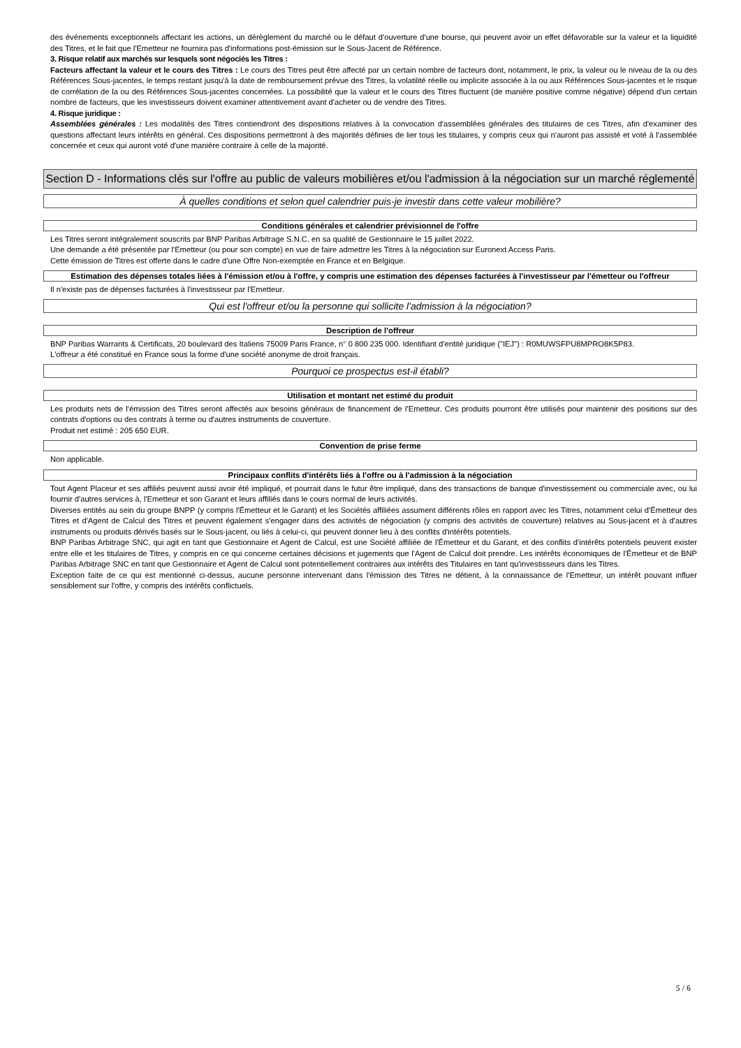des événements exceptionnels affectant les actions, un dérèglement du marché ou le défaut d'ouverture d'une bourse, qui peuvent avoir un effet défavorable sur la valeur et la liquidité des Titres, et le fait que l'Emetteur ne fournira pas d'informations post-émission sur le Sous-Jacent de Référence.
3. Risque relatif aux marchés sur lesquels sont négociés les Titres :
Facteurs affectant la valeur et le cours des Titres : Le cours des Titres peut être affecté par un certain nombre de facteurs dont, notamment, le prix, la valeur ou le niveau de la ou des Références Sous-jacentes, le temps restant jusqu'à la date de remboursement prévue des Titres, la volatilité réelle ou implicite associée à la ou aux Références Sous-jacentes et le risque de corrélation de la ou des Références Sous-jacentes concernées. La possibilité que la valeur et le cours des Titres fluctuent (de manière positive comme négative) dépend d'un certain nombre de facteurs, que les investisseurs doivent examiner attentivement avant d'acheter ou de vendre des Titres.
4. Risque juridique :
Assemblées générales : Les modalités des Titres contiendront des dispositions relatives à la convocation d'assemblées générales des titulaires de ces Titres, afin d'examiner des questions affectant leurs intérêts en général. Ces dispositions permettront à des majorités définies de lier tous les titulaires, y compris ceux qui n'auront pas assisté et voté à l'assemblée concernée et ceux qui auront voté d'une manière contraire à celle de la majorité.
Section D - Informations clés sur l'offre au public de valeurs mobilières et/ou l'admission à la négociation sur un marché réglementé
À quelles conditions et selon quel calendrier puis-je investir dans cette valeur mobilière?
Conditions générales et calendrier prévisionnel de l'offre
Les Titres seront intégralement souscrits par BNP Paribas Arbitrage S.N.C. en sa qualité de Gestionnaire le 15 juillet 2022.
Une demande a été présentée par l'Emetteur (ou pour son compte) en vue de faire admettre les Titres à la négociation sur Euronext Access Paris.
Cette émission de Titres est offerte dans le cadre d'une Offre Non-exemptée en France et en Belgique.
Estimation des dépenses totales liées à l'émission et/ou à l'offre, y compris une estimation des dépenses facturées à l'investisseur par l'émetteur ou l'offreur
Il n'existe pas de dépenses facturées à l'investisseur par l'Emetteur.
Qui est l'offreur et/ou la personne qui sollicite l'admission à la négociation?
Description de l'offreur
BNP Paribas Warrants & Certificats, 20 boulevard des Italiens 75009 Paris France, n° 0 800 235 000. Identifiant d'entité juridique ("IEJ") : R0MUWSFPU8MPRO8K5P83.
L'offreur a été constitué en France sous la forme d'une société anonyme de droit français.
Pourquoi ce prospectus est-il établi?
Utilisation et montant net estimé du produit
Les produits nets de l'émission des Titres seront affectés aux besoins généraux de financement de l'Emetteur. Ces produits pourront être utilisés pour maintenir des positions sur des contrats d'options ou des contrats à terme ou d'autres instruments de couverture.
Produit net estimé : 205 650 EUR.
Convention de prise ferme
Non applicable.
Principaux conflits d'intérêts liés à l'offre ou à l'admission à la négociation
Tout Agent Placeur et ses affiliés peuvent aussi avoir été impliqué, et pourrait dans le futur être impliqué, dans des transactions de banque d'investissement ou commerciale avec, ou lui fournir d'autres services à, l'Emetteur et son Garant et leurs affiliés dans le cours normal de leurs activités.
Diverses entités au sein du groupe BNPP (y compris l'Émetteur et le Garant) et les Sociétés affiliées assument différents rôles en rapport avec les Titres, notamment celui d'Émetteur des Titres et d'Agent de Calcul des Titres et peuvent également s'engager dans des activités de négociation (y compris des activités de couverture) relatives au Sous-jacent et à d'autres instruments ou produits dérivés basés sur le Sous-jacent, ou liés à celui-ci, qui peuvent donner lieu à des conflits d'intérêts potentiels.
BNP Paribas Arbitrage SNC, qui agit en tant que Gestionnaire et Agent de Calcul, est une Société affiliée de l'Émetteur et du Garant, et des conflits d'intérêts potentiels peuvent exister entre elle et les titulaires de Titres, y compris en ce qui concerne certaines décisions et jugements que l'Agent de Calcul doit prendre. Les intérêts économiques de l'Émetteur et de BNP Paribas Arbitrage SNC en tant que Gestionnaire et Agent de Calcul sont potentiellement contraires aux intérêts des Titulaires en tant qu'investisseurs dans les Titres.
Exception faite de ce qui est mentionné ci-dessus, aucune personne intervenant dans l'émission des Titres ne détient, à la connaissance de l'Emetteur, un intérêt pouvant influer sensiblement sur l'offre, y compris des intérêts conflictuels.
5 / 6